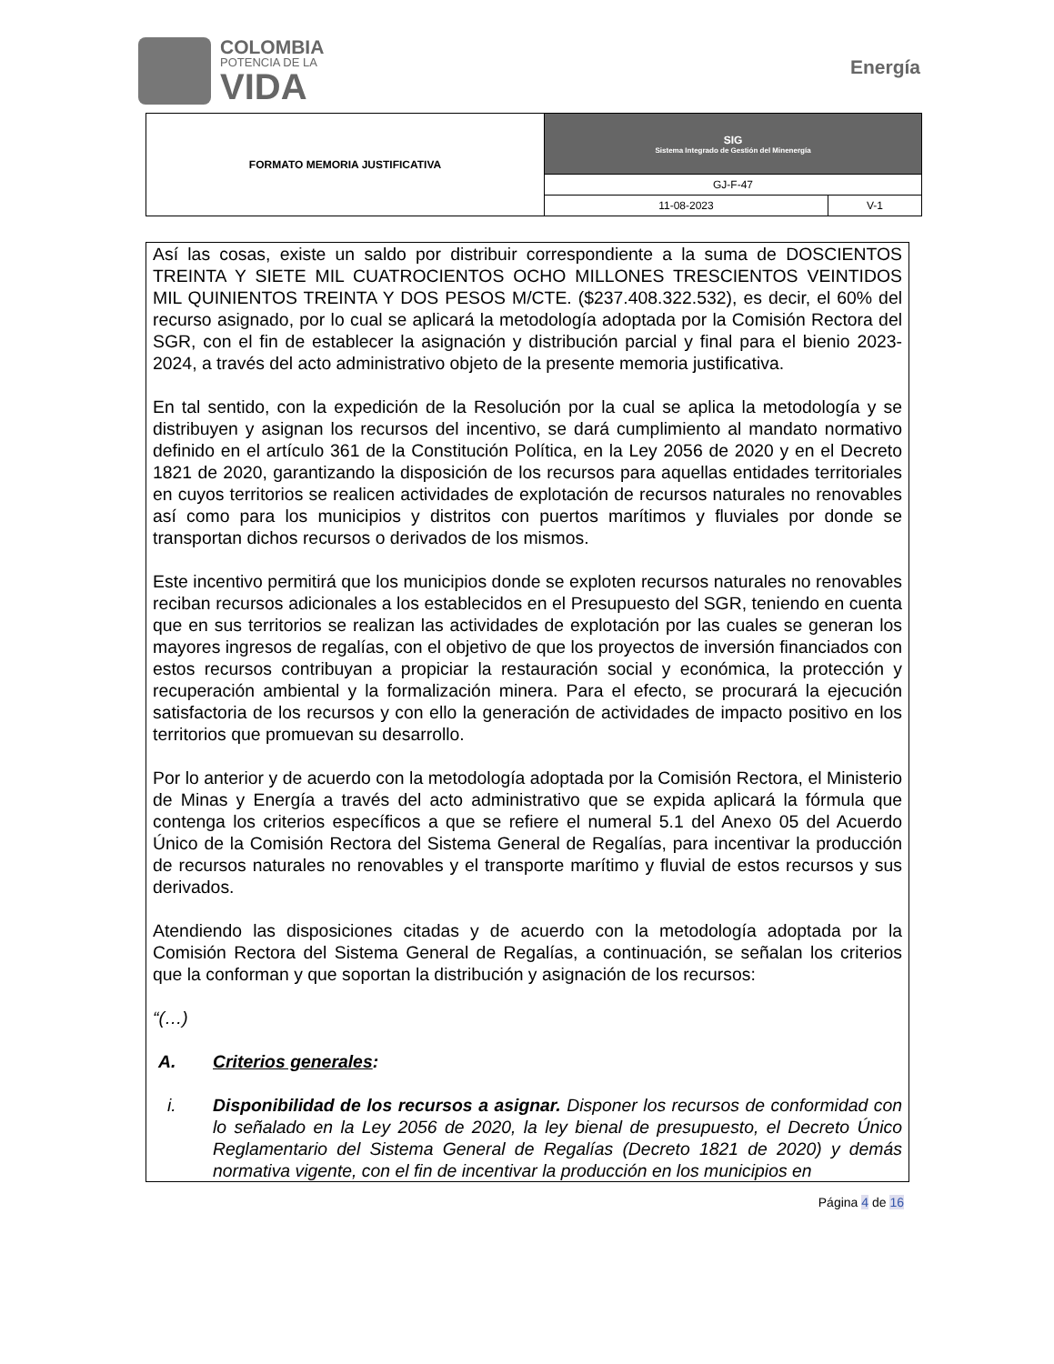COLOMBIA
POTENCIA DE LA
VIDA
Energía
| FORMATO MEMORIA JUSTIFICATIVA | SIG Sistema Integrado de Gestión del Minenergía | |
| | GJ-F-47 | |
| | 11-08-2023 | V-1 |
Así las cosas, existe un saldo por distribuir correspondiente a la suma de DOSCIENTOS TREINTA Y SIETE MIL CUATROCIENTOS OCHO MILLONES TRESCIENTOS VEINTIDOS MIL QUINIENTOS TREINTA Y DOS PESOS M/CTE. ($237.408.322.532), es decir, el 60% del recurso asignado, por lo cual se aplicará la metodología adoptada por la Comisión Rectora del SGR, con el fin de establecer la asignación y distribución parcial y final para el bienio 2023-2024, a través del acto administrativo objeto de la presente memoria justificativa.
En tal sentido, con la expedición de la Resolución por la cual se aplica la metodología y se distribuyen y asignan los recursos del incentivo, se dará cumplimiento al mandato normativo definido en el artículo 361 de la Constitución Política, en la Ley 2056 de 2020 y en el Decreto 1821 de 2020, garantizando la disposición de los recursos para aquellas entidades territoriales en cuyos territorios se realicen actividades de explotación de recursos naturales no renovables así como para los municipios y distritos con puertos marítimos y fluviales por donde se transportan dichos recursos o derivados de los mismos.
Este incentivo permitirá que los municipios donde se exploten recursos naturales no renovables reciban recursos adicionales a los establecidos en el Presupuesto del SGR, teniendo en cuenta que en sus territorios se realizan las actividades de explotación por las cuales se generan los mayores ingresos de regalías, con el objetivo de que los proyectos de inversión financiados con estos recursos contribuyan a propiciar la restauración social y económica, la protección y recuperación ambiental y la formalización minera. Para el efecto, se procurará la ejecución satisfactoria de los recursos y con ello la generación de actividades de impacto positivo en los territorios que promuevan su desarrollo.
Por lo anterior y de acuerdo con la metodología adoptada por la Comisión Rectora, el Ministerio de Minas y Energía a través del acto administrativo que se expida aplicará la fórmula que contenga los criterios específicos a que se refiere el numeral 5.1 del Anexo 05 del Acuerdo Único de la Comisión Rectora del Sistema General de Regalías, para incentivar la producción de recursos naturales no renovables y el transporte marítimo y fluvial de estos recursos y sus derivados.
Atendiendo las disposiciones citadas y de acuerdo con la metodología adoptada por la Comisión Rectora del Sistema General de Regalías, a continuación, se señalan los criterios que la conforman y que soportan la distribución y asignación de los recursos:
“(…)
A. Criterios generales:
i. Disponibilidad de los recursos a asignar. Disponer los recursos de conformidad con lo señalado en la Ley 2056 de 2020, la ley bienal de presupuesto, el Decreto Único Reglamentario del Sistema General de Regalías (Decreto 1821 de 2020) y demás normativa vigente, con el fin de incentivar la producción en los municipios en
Página 4 de 16